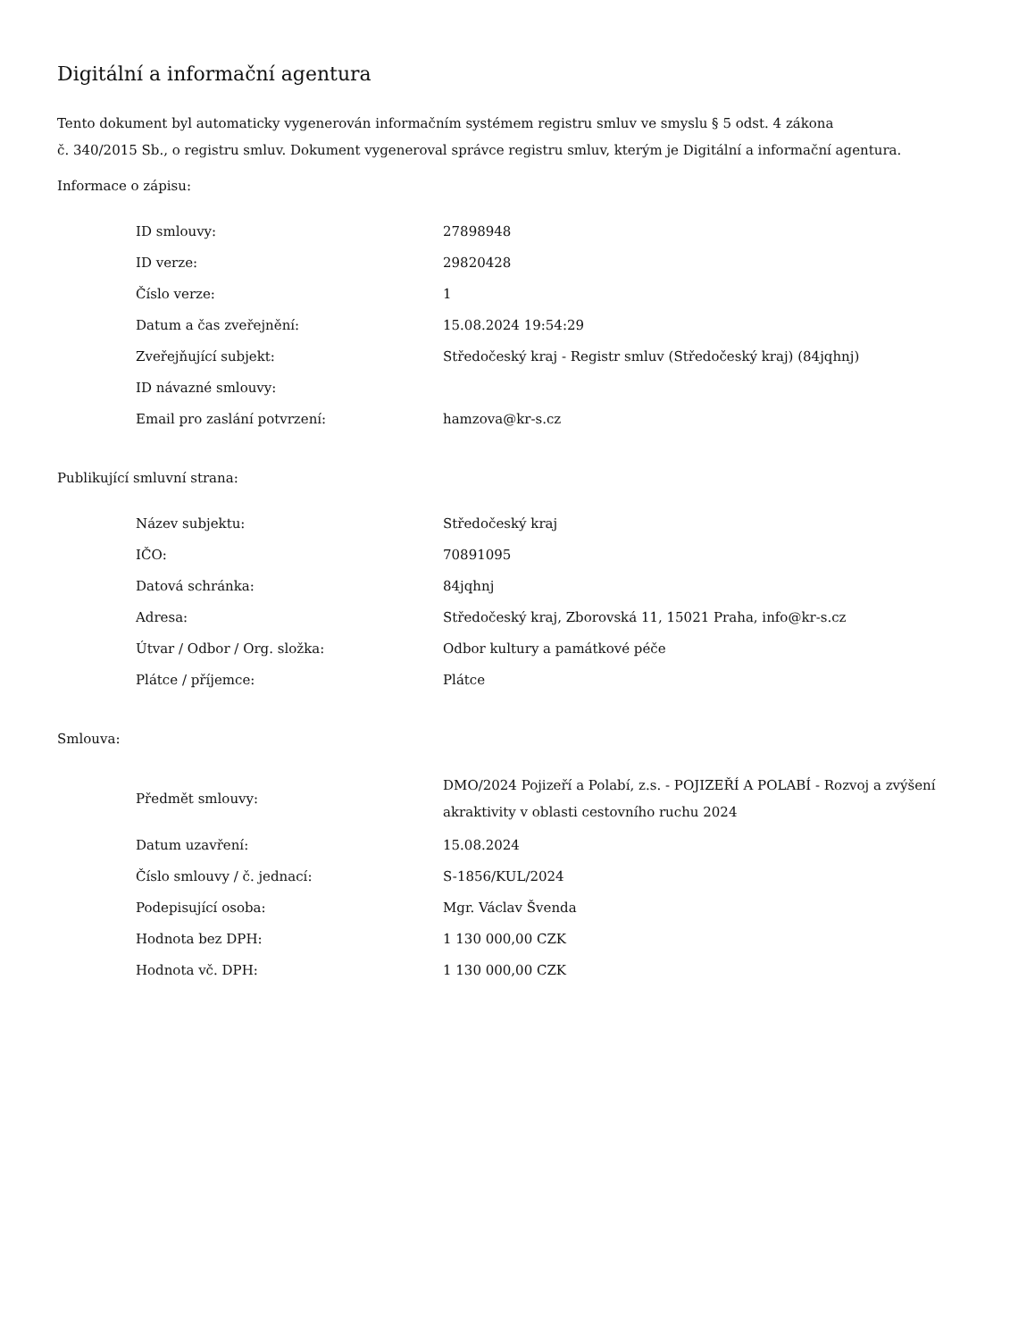Digitální a informační agentura
Tento dokument byl automaticky vygenerován informačním systémem registru smluv ve smyslu § 5 odst. 4 zákona
č. 340/2015 Sb., o registru smluv. Dokument vygeneroval správce registru smluv, kterým je Digitální a informační agentura.
Informace o zápisu:
| ID smlouvy: | 27898948 |
| ID verze: | 29820428 |
| Číslo verze: | 1 |
| Datum a čas zveřejnění: | 15.08.2024 19:54:29 |
| Zveřejňující subjekt: | Středočeský kraj - Registr smluv (Středočeský kraj) (84jqhnj) |
| ID návazné smlouvy: | |
| Email pro zaslání potvrzení: | hamzova@kr-s.cz |
Publikující smluvní strana:
| Název subjektu: | Středočeský kraj |
| IČO: | 70891095 |
| Datová schránka: | 84jqhnj |
| Adresa: | Středočeský kraj, Zborovská 11, 15021 Praha, info@kr-s.cz |
| Útvar / Odbor / Org. složka: | Odbor kultury a památkové péče |
| Plátce / příjemce: | Plátce |
Smlouva:
| Předmět smlouvy: | DMO/2024 Pojizeří a Polabí, z.s. - POJIZEŘÍ A POLABÍ - Rozvoj a zvýšení akraktivity v oblasti cestovního ruchu 2024 |
| Datum uzavření: | 15.08.2024 |
| Číslo smlouvy / č. jednací: | S-1856/KUL/2024 |
| Podepisující osoba: | Mgr. Václav Švenda |
| Hodnota bez DPH: | 1 130 000,00 CZK |
| Hodnota vč. DPH: | 1 130 000,00 CZK |